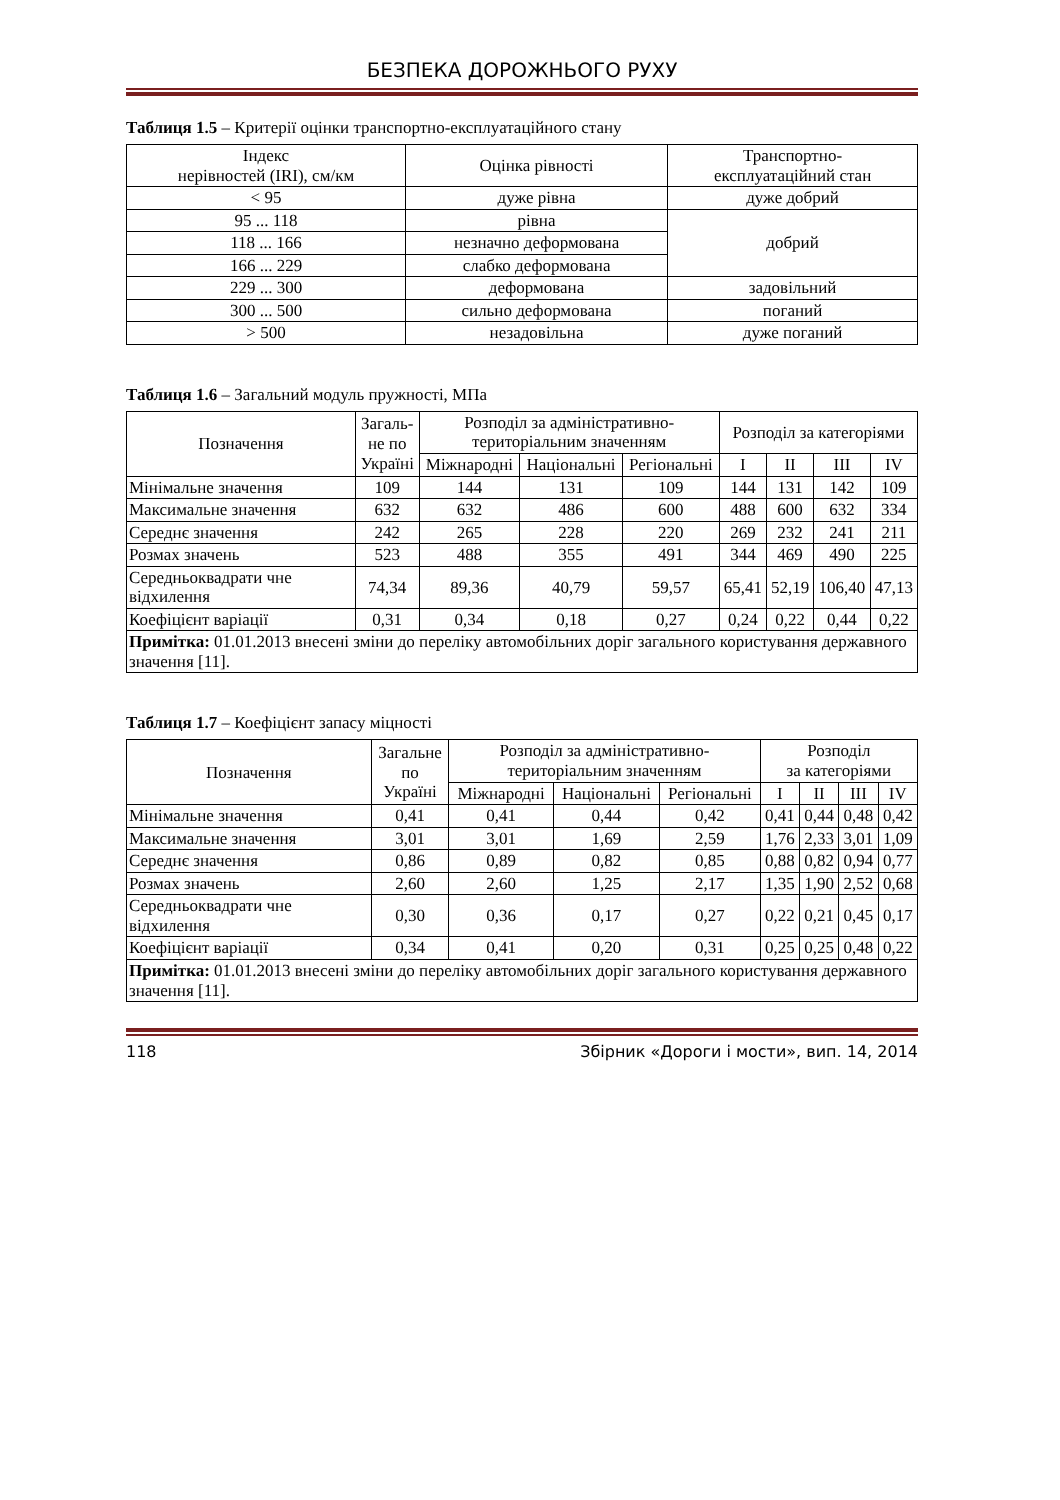БЕЗПЕКА ДОРОЖНЬОГО РУХУ
Таблиця 1.5 – Критерії оцінки транспортно-експлуатаційного стану
| Індекс нерівностей (IRI), см/км | Оцінка рівності | Транспортно- експлуатаційний стан |
| --- | --- | --- |
| < 95 | дуже рівна | дуже добрий |
| 95 ... 118 | рівна | добрий |
| 118 ... 166 | незначно деформована | |
| 166 ... 229 | слабко деформована | |
| 229 ... 300 | деформована | задовільний |
| 300 ... 500 | сильно деформована | поганий |
| > 500 | незадовільна | дуже поганий |
Таблиця 1.6 – Загальний модуль пружності, МПа
| Позначення | Загаль- не по Україні | Розподіл за адміністративно- територіальним значенням | | | Розподіл за категоріями | | | |
| --- | --- | --- | --- | --- | --- | --- | --- | --- |
| | | Міжнародні | Національні | Регіональні | I | II | III | IV |
| Мінімальне значення | 109 | 144 | 131 | 109 | 144 | 131 | 142 | 109 |
| Максимальне значення | 632 | 632 | 486 | 600 | 488 | 600 | 632 | 334 |
| Середнє значення | 242 | 265 | 228 | 220 | 269 | 232 | 241 | 211 |
| Розмах значень | 523 | 488 | 355 | 491 | 344 | 469 | 490 | 225 |
| Середньоквадрати чне відхилення | 74,34 | 89,36 | 40,79 | 59,57 | 65,41 | 52,19 | 106,40 | 47,13 |
| Коефіцієнт варіації | 0,31 | 0,34 | 0,18 | 0,27 | 0,24 | 0,22 | 0,44 | 0,22 |
| Примітка: 01.01.2013 внесені зміни до переліку автомобільних доріг загального користування державного значення [11]. | | | | | | | | |
Таблиця 1.7 – Коефіцієнт запасу міцності
| Позначення | Загальне по Україні | Розподіл за адміністративно- територіальним значенням | | | Розподіл за категоріями | | | |
| --- | --- | --- | --- | --- | --- | --- | --- | --- |
| | | Міжнародні | Національні | Регіональні | I | II | III | IV |
| Мінімальне значення | 0,41 | 0,41 | 0,44 | 0,42 | 0,41 | 0,44 | 0,48 | 0,42 |
| Максимальне значення | 3,01 | 3,01 | 1,69 | 2,59 | 1,76 | 2,33 | 3,01 | 1,09 |
| Середнє значення | 0,86 | 0,89 | 0,82 | 0,85 | 0,88 | 0,82 | 0,94 | 0,77 |
| Розмах значень | 2,60 | 2,60 | 1,25 | 2,17 | 1,35 | 1,90 | 2,52 | 0,68 |
| Середньоквадрати чне відхилення | 0,30 | 0,36 | 0,17 | 0,27 | 0,22 | 0,21 | 0,45 | 0,17 |
| Коефіцієнт варіації | 0,34 | 0,41 | 0,20 | 0,31 | 0,25 | 0,25 | 0,48 | 0,22 |
| Примітка: 01.01.2013 внесені зміни до переліку автомобільних доріг загального користування державного значення [11]. | | | | | | | | |
118 Збірник «Дороги і мости», вип. 14, 2014